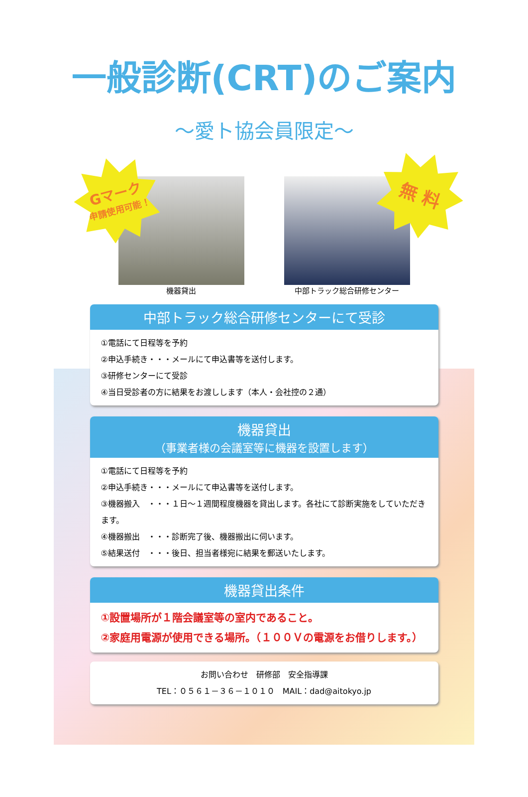一般診断(CRT)のご案内
～愛ト協会員限定～
Gマーク
申請使用可能！
無 料
機器貸出 中部トラック総合研修センター
中部トラック総合研修センターにて受診
①電話にて日程等を予約
②申込手続き・・・メールにて申込書等を送付します。
③研修センターにて受診
④当日受診者の方に結果をお渡しします（本人・会社控の２通）
機器貸出
（事業者様の会議室等に機器を設置します）
①電話にて日程等を予約
②申込手続き・・・メールにて申込書等を送付します。
③機器搬入　・・・１日～１週間程度機器を貸出します。各社にて診断実施をしていただきます。
④機器搬出　・・・診断完了後、機器搬出に伺います。
⑤結果送付　・・・後日、担当者様宛に結果を郵送いたします。
機器貸出条件
①設置場所が１階会議室等の室内であること。
②家庭用電源が使用できる場所。（１００Ｖの電源をお借りします。）
お問い合わせ　研修部　安全指導課
TEL：０５６１－３６－１０１０　MAIL：dad@aitokyo.jp